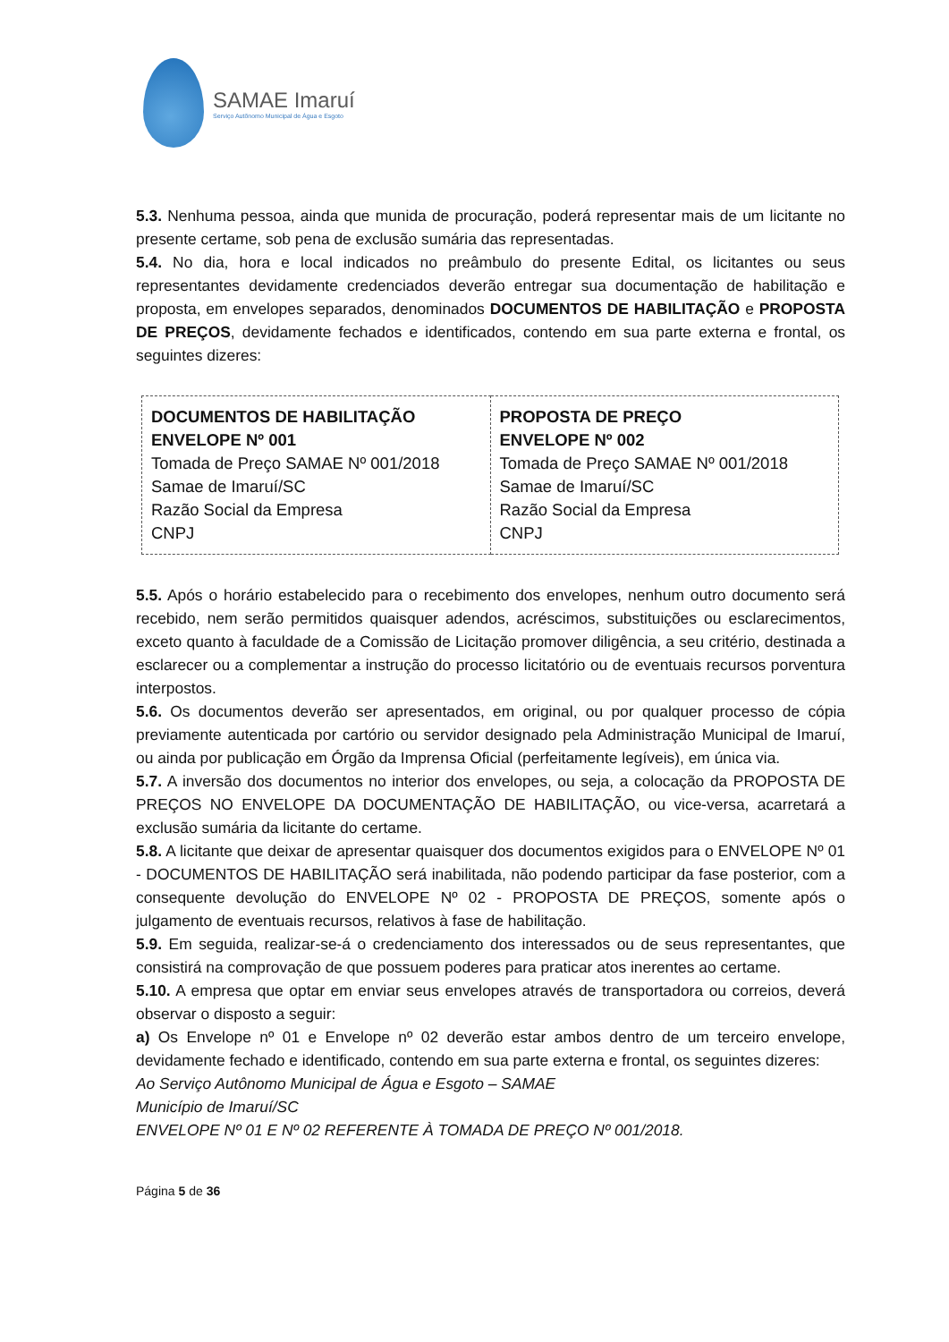SAMAE Imaruí
Serviço Autônomo Municipal de Água e Esgoto
5.3. Nenhuma pessoa, ainda que munida de procuração, poderá representar mais de um licitante no presente certame, sob pena de exclusão sumária das representadas.
5.4. No dia, hora e local indicados no preâmbulo do presente Edital, os licitantes ou seus representantes devidamente credenciados deverão entregar sua documentação de habilitação e proposta, em envelopes separados, denominados DOCUMENTOS DE HABILITAÇÃO e PROPOSTA DE PREÇOS, devidamente fechados e identificados, contendo em sua parte externa e frontal, os seguintes dizeres:
| DOCUMENTOS DE HABILITAÇÃO ENVELOPE Nº 001 Tomada de Preço SAMAE Nº 001/2018 Samae de Imaruí/SC Razão Social da Empresa CNPJ | PROPOSTA DE PREÇO ENVELOPE Nº 002 Tomada de Preço SAMAE Nº 001/2018 Samae de Imaruí/SC Razão Social da Empresa CNPJ |
5.5. Após o horário estabelecido para o recebimento dos envelopes, nenhum outro documento será recebido, nem serão permitidos quaisquer adendos, acréscimos, substituições ou esclarecimentos, exceto quanto à faculdade de a Comissão de Licitação promover diligência, a seu critério, destinada a esclarecer ou a complementar a instrução do processo licitatório ou de eventuais recursos porventura interpostos.
5.6. Os documentos deverão ser apresentados, em original, ou por qualquer processo de cópia previamente autenticada por cartório ou servidor designado pela Administração Municipal de Imaruí, ou ainda por publicação em Órgão da Imprensa Oficial (perfeitamente legíveis), em única via.
5.7. A inversão dos documentos no interior dos envelopes, ou seja, a colocação da PROPOSTA DE PREÇOS NO ENVELOPE DA DOCUMENTAÇÃO DE HABILITAÇÃO, ou vice-versa, acarretará a exclusão sumária da licitante do certame.
5.8. A licitante que deixar de apresentar quaisquer dos documentos exigidos para o ENVELOPE Nº 01 - DOCUMENTOS DE HABILITAÇÃO será inabilitada, não podendo participar da fase posterior, com a consequente devolução do ENVELOPE Nº 02 - PROPOSTA DE PREÇOS, somente após o julgamento de eventuais recursos, relativos à fase de habilitação.
5.9. Em seguida, realizar-se-á o credenciamento dos interessados ou de seus representantes, que consistirá na comprovação de que possuem poderes para praticar atos inerentes ao certame.
5.10. A empresa que optar em enviar seus envelopes através de transportadora ou correios, deverá observar o disposto a seguir:
a) Os Envelope nº 01 e Envelope nº 02 deverão estar ambos dentro de um terceiro envelope, devidamente fechado e identificado, contendo em sua parte externa e frontal, os seguintes dizeres:
Ao Serviço Autônomo Municipal de Água e Esgoto – SAMAE
Município de Imaruí/SC
ENVELOPE Nº 01 E Nº 02 REFERENTE À TOMADA DE PREÇO Nº 001/2018.
Página 5 de 36